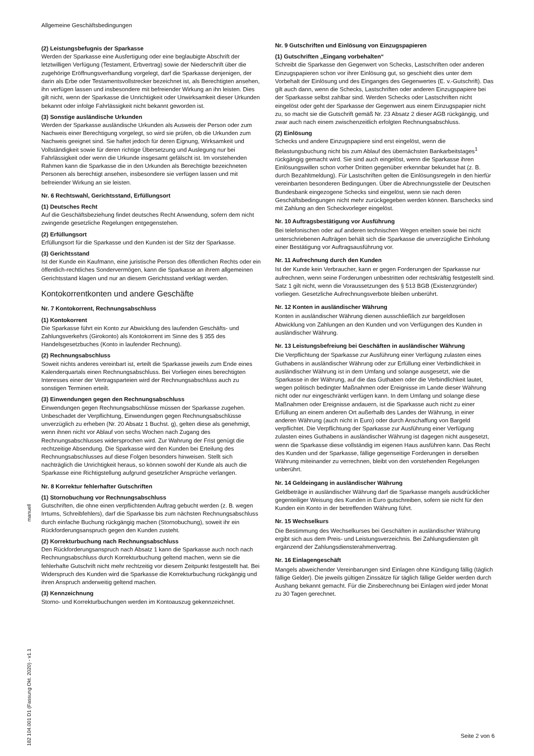Allgemeine Geschäftsbedingungen
manuell
182 104.001 D1 (Fassung Okt. 2020) - v1.1
(2) Leistungsbefugnis der Sparkasse
Werden der Sparkasse eine Ausfertigung oder eine beglaubigte Abschrift der letztwilligen Verfügung (Testament, Erbvertrag) sowie der Niederschrift über die zugehörige Eröffnungsverhandlung vorgelegt, darf die Sparkasse denjenigen, der darin als Erbe oder Testamentsvollstrecker bezeichnet ist, als Berechtigten ansehen, ihn verfügen lassen und insbesondere mit befreiender Wirkung an ihn leisten. Dies gilt nicht, wenn der Sparkasse die Unrichtigkeit oder Unwirksamkeit dieser Urkunden bekannt oder infolge Fahrlässigkeit nicht bekannt geworden ist.
(3) Sonstige ausländische Urkunden
Werden der Sparkasse ausländische Urkunden als Ausweis der Person oder zum Nachweis einer Berechtigung vorgelegt, so wird sie prüfen, ob die Urkunden zum Nachweis geeignet sind. Sie haftet jedoch für deren Eignung, Wirksamkeit und Vollständigkeit sowie für deren richtige Übersetzung und Auslegung nur bei Fahrlässigkeit oder wenn die Urkunde insgesamt gefälscht ist. Im vorstehenden Rahmen kann die Sparkasse die in den Urkunden als Berechtigte bezeichneten Personen als berechtigt ansehen, insbesondere sie verfügen lassen und mit befreiender Wirkung an sie leisten.
Nr. 6 Rechtswahl, Gerichtsstand, Erfüllungsort
(1) Deutsches Recht
Auf die Geschäftsbeziehung findet deutsches Recht Anwendung, sofern dem nicht zwingende gesetzliche Regelungen entgegenstehen.
(2) Erfüllungsort
Erfüllungsort für die Sparkasse und den Kunden ist der Sitz der Sparkasse.
(3) Gerichtsstand
Ist der Kunde ein Kaufmann, eine juristische Person des öffentlichen Rechts oder ein öffentlich-rechtliches Sondervermögen, kann die Sparkasse an ihrem allgemeinen Gerichtsstand klagen und nur an diesem Gerichtsstand verklagt werden.
Kontokorrentkonten und andere Geschäfte
Nr. 7 Kontokorrent, Rechnungsabschluss
(1) Kontokorrent
Die Sparkasse führt ein Konto zur Abwicklung des laufenden Geschäfts- und Zahlungsverkehrs (Girokonto) als Kontokorrent im Sinne des § 355 des Handelsgesetzbuches (Konto in laufender Rechnung).
(2) Rechnungsabschluss
Soweit nichts anderes vereinbart ist, erteilt die Sparkasse jeweils zum Ende eines Kalenderquartals einen Rechnungsabschluss. Bei Vorliegen eines berechtigten Interesses einer der Vertragsparteien wird der Rechnungsabschluss auch zu sonstigen Terminen erteilt.
(3) Einwendungen gegen den Rechnungsabschluss
Einwendungen gegen Rechnungsabschlüsse müssen der Sparkasse zugehen. Unbeschadet der Verpflichtung, Einwendungen gegen Rechnungsabschlüsse unverzüglich zu erheben (Nr. 20 Absatz 1 Buchst. g), gelten diese als genehmigt, wenn ihnen nicht vor Ablauf von sechs Wochen nach Zugang des Rechnungsabschlusses widersprochen wird. Zur Wahrung der Frist genügt die rechtzeitige Absendung. Die Sparkasse wird den Kunden bei Erteilung des Rechnungsabschlusses auf diese Folgen besonders hinweisen. Stellt sich nachträglich die Unrichtigkeit heraus, so können sowohl der Kunde als auch die Sparkasse eine Richtigstellung aufgrund gesetzlicher Ansprüche verlangen.
Nr. 8 Korrektur fehlerhafter Gutschriften
(1) Stornobuchung vor Rechnungsabschluss
Gutschriften, die ohne einen verpflichtenden Auftrag gebucht werden (z. B. wegen Irrtums, Schreibfehlers), darf die Sparkasse bis zum nächsten Rechnungsabschluss durch einfache Buchung rückgängig machen (Stornobuchung), soweit ihr ein Rückforderungsanspruch gegen den Kunden zusteht.
(2) Korrekturbuchung nach Rechnungsabschluss
Den Rückforderungsanspruch nach Absatz 1 kann die Sparkasse auch noch nach Rechnungsabschluss durch Korrekturbuchung geltend machen, wenn sie die fehlerhafte Gutschrift nicht mehr rechtzeitig vor diesem Zeitpunkt festgestellt hat. Bei Widerspruch des Kunden wird die Sparkasse die Korrekturbuchung rückgängig und ihren Anspruch anderweitig geltend machen.
(3) Kennzeichnung
Storno- und Korrekturbuchungen werden im Kontoauszug gekennzeichnet.
Nr. 9 Gutschriften und Einlösung von Einzugspapieren
(1) Gutschriften „Eingang vorbehalten“
Schreibt die Sparkasse den Gegenwert von Schecks, Lastschriften oder anderen Einzugspapieren schon vor ihrer Einlösung gut, so geschieht dies unter dem Vorbehalt der Einlösung und des Einganges des Gegenwertes (E. v.-Gutschrift). Das gilt auch dann, wenn die Schecks, Lastschriften oder anderen Einzugspapiere bei der Sparkasse selbst zahlbar sind. Werden Schecks oder Lastschriften nicht eingelöst oder geht der Sparkasse der Gegenwert aus einem Einzugspapier nicht zu, so macht sie die Gutschrift gemäß Nr. 23 Absatz 2 dieser AGB rückgängig, und zwar auch nach einem zwischenzeitlich erfolgten Rechnungsabschluss.
(2) Einlösung
Schecks und andere Einzugspapiere sind erst eingelöst, wenn die Belastungsbuchung nicht bis zum Ablauf des übernächsten Bankarbeitstages<sup>1</sup> rückgängig gemacht wird. Sie sind auch eingelöst, wenn die Sparkasse ihren Einlösungswillen schon vorher Dritten gegenüber erkennbar bekundet hat (z. B. durch Bezahltmeldung). Für Lastschriften gelten die Einlösungsregeln in den hierfür vereinbarten besonderen Bedingungen. Über die Abrechnungsstelle der Deutschen Bundesbank eingezogene Schecks sind eingelöst, wenn sie nach deren Geschäftsbedingungen nicht mehr zurückgegeben werden können. Barschecks sind mit Zahlung an den Scheckvorleger eingelöst.
Nr. 10 Auftragsbestätigung vor Ausführung
Bei telefonischen oder auf anderen technischen Wegen erteilten sowie bei nicht unterschriebenen Aufträgen behält sich die Sparkasse die unverzügliche Einholung einer Bestätigung vor Auftragsausführung vor.
Nr. 11 Aufrechnung durch den Kunden
Ist der Kunde kein Verbraucher, kann er gegen Forderungen der Sparkasse nur aufrechnen, wenn seine Forderungen unbestritten oder rechtskräftig festgestellt sind. Satz 1 gilt nicht, wenn die Voraussetzungen des § 513 BGB (Existenzgründer) vorliegen. Gesetzliche Aufrechnungsverbote bleiben unberührt.
Nr. 12 Konten in ausländischer Währung
Konten in ausländischer Währung dienen ausschließlich zur bargeldlosen Abwicklung von Zahlungen an den Kunden und von Verfügungen des Kunden in ausländischer Währung.
Nr. 13 Leistungsbefreiung bei Geschäften in ausländischer Währung
Die Verpflichtung der Sparkasse zur Ausführung einer Verfügung zulasten eines Guthabens in ausländischer Währung oder zur Erfüllung einer Verbindlichkeit in ausländischer Währung ist in dem Umfang und solange ausgesetzt, wie die Sparkasse in der Währung, auf die das Guthaben oder die Verbindlichkeit lautet, wegen politisch bedingter Maßnahmen oder Ereignisse im Lande dieser Währung nicht oder nur eingeschränkt verfügen kann. In dem Umfang und solange diese Maßnahmen oder Ereignisse andauern, ist die Sparkasse auch nicht zu einer Erfüllung an einem anderen Ort außerhalb des Landes der Währung, in einer anderen Währung (auch nicht in Euro) oder durch Anschaffung von Bargeld verpflichtet. Die Verpflichtung der Sparkasse zur Ausführung einer Verfügung zulasten eines Guthabens in ausländischer Währung ist dagegen nicht ausgesetzt, wenn die Sparkasse diese vollständig im eigenen Haus ausführen kann. Das Recht des Kunden und der Sparkasse, fällige gegenseitige Forderungen in derselben Währung miteinander zu verrechnen, bleibt von den vorstehenden Regelungen unberührt.
Nr. 14 Geldeingang in ausländischer Währung
Geldbeträge in ausländischer Währung darf die Sparkasse mangels ausdrücklicher gegenteiliger Weisung des Kunden in Euro gutschreiben, sofern sie nicht für den Kunden ein Konto in der betreffenden Währung führt.
Nr. 15 Wechselkurs
Die Bestimmung des Wechselkurses bei Geschäften in ausländischer Währung ergibt sich aus dem Preis- und Leistungsverzeichnis. Bei Zahlungsdiensten gilt ergänzend der Zahlungsdiensterahmenvertrag.
Nr. 16 Einlagengeschäft
Mangels abweichender Vereinbarungen sind Einlagen ohne Kündigung fällig (täglich fällige Gelder). Die jeweils gültigen Zinssätze für täglich fällige Gelder werden durch Aushang bekannt gemacht. Für die Zinsberechnung bei Einlagen wird jeder Monat zu 30 Tagen gerechnet.
Seite 2 von 6